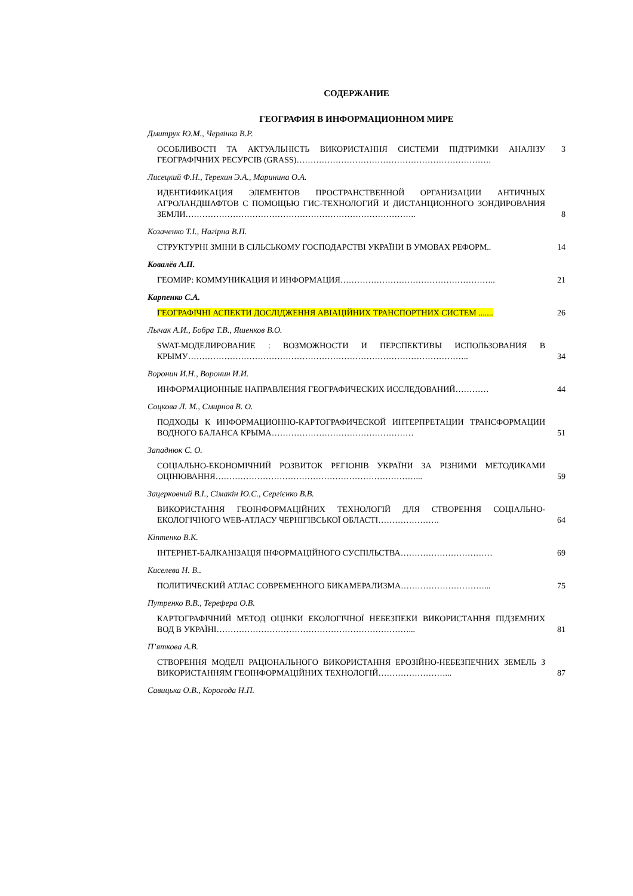СОДЕРЖАНИЕ
ГЕОГРАФИЯ В ИНФОРМАЦИОННОМ МИРЕ
Дмитрук Ю.М., Черлінка В.Р.
ОСОБЛИВОСТІ ТА АКТУАЛЬНІСТЬ ВИКОРИСТАННЯ СИСТЕМИ ПІДТРИМКИ АНАЛІЗУ ГЕОГРАФІЧНИХ РЕСУРСІВ (GRASS)…………………………………………………………….
3
Лисецкий Ф.Н., Терехин Э.А., Маринина О.А.
ИДЕНТИФИКАЦИЯ ЭЛЕМЕНТОВ ПРОСТРАНСТВЕННОЙ ОРГАНИЗАЦИИ АНТИЧНЫХ АГРОЛАНДШАФТОВ С ПОМОЩЬЮ ГИС-ТЕХНОЛОГИЙ И ДИСТАНЦИОННОГО ЗОНДИРОВАНИЯ ЗЕМЛИ………………………………………………………………………..
8
Козаченко Т.І., Нагірна В.П.
СТРУКТУРНІ ЗМІНИ В СІЛЬСЬКОМУ ГОСПОДАРСТВІ УКРАЇНИ В УМОВАХ РЕФОРМ..
14
Ковалёв А.П.
ГЕОМИР: КОММУНИКАЦИЯ И ИНФОРМАЦИЯ………………………………………………..
21
Карпенко С.А.
ГЕОГРАФІЧНІ АСПЕКТИ ДОСЛІДЖЕННЯ АВІАЦІЙНИХ ТРАНСПОРТНИХ СИСТЕМ .......
26
Лычак А.И., Бобра Т.В., Яшенков В.О.
SWAT-МОДЕЛИРОВАНИЕ : ВОЗМОЖНОСТИ И ПЕРСПЕКТИВЫ ИСПОЛЬЗОВАНИЯ В КРЫМУ………………………………………………………………………………………..
34
Воронин И.Н., Воронин И.И.
ИНФОРМАЦИОННЫЕ НАПРАВЛЕНИЯ ГЕОГРАФИЧЕСКИХ ИССЛЕДОВАНИЙ…………
44
Соцкова Л. М., Смирнов В. О.
ПОДХОДЫ К ИНФОРМАЦИОННО-КАРТОГРАФИЧЕСКОЙ ИНТЕРПРЕТАЦИИ ТРАНСФОРМАЦИИ ВОДНОГО БАЛАНСА КРЫМА……………………………………………
51
Западнюк С. О.
СОЦІАЛЬНО-ЕКОНОМІЧНИЙ РОЗВИТОК РЕГІОНІВ УКРАЇНИ ЗА РІЗНИМИ МЕТОДИКАМИ ОЦІНЮВАННЯ………………………………………………………………...
59
Зацерковний В.І., Сімакін Ю.С., Сергієнко В.В.
ВИКОРИСТАННЯ ГЕОІНФОРМАЦІЙНИХ ТЕХНОЛОГІЙ ДЛЯ СТВОРЕННЯ СОЦІАЛЬНО-ЕКОЛОГІЧНОГО WEB-АТЛАСУ ЧЕРНІГІВСЬКОЇ ОБЛАСТІ………………….
64
Кіптенко В.К.
ІНТЕРНЕТ-БАЛКАНІЗАЦІЯ ІНФОРМАЦІЙНОГО СУСПІЛЬСТВА……………………………
69
Киселева Н. В..
ПОЛИТИЧЕСКИЙ АТЛАС СОВРЕМЕННОГО БИКАМЕРАЛИЗМА…………………………...
75
Путренко В.В., Терефера О.В.
КАРТОГРАФІЧНИЙ МЕТОД ОЦІНКИ ЕКОЛОГІЧНОЇ НЕБЕЗПЕКИ ВИКОРИСТАННЯ ПІДЗЕМНИХ ВОД В УКРАЇНІ……………………………………………………………...
81
П’яткова А.В.
СТВОРЕННЯ МОДЕЛІ РАЦІОНАЛЬНОГО ВИКОРИСТАННЯ ЕРОЗІЙНО-НЕБЕЗПЕЧНИХ ЗЕМЕЛЬ З ВИКОРИСТАННЯМ ГЕОІНФОРМАЦІЙНИХ ТЕХНОЛОГІЙ……………………...
87
Савицька О.В., Корогода Н.П.